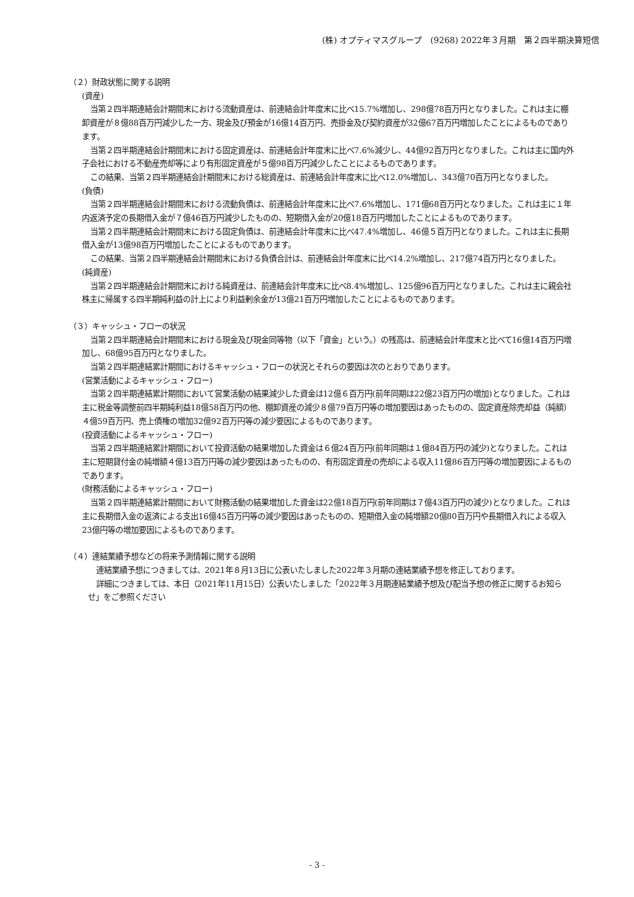(株) オプティマスグループ　(9268) 2022年３月期　第２四半期決算短信
（２）財政状態に関する説明
(資産)
当第２四半期連結会計期間末における流動資産は、前連結会計年度末に比べ15.7%増加し、298億78百万円となりました。これは主に棚卸資産が８億88百万円減少した一方、現金及び預金が16億14百万円、売掛金及び契約資産が32億67百万円増加したことによるものであります。
当第２四半期連結会計期間末における固定資産は、前連結会計年度末に比べ7.6%減少し、44億92百万円となりました。これは主に国内外子会社における不動産売却等により有形固定資産が５億98百万円減少したことによるものであります。
この結果、当第２四半期連結会計期間末における総資産は、前連結会計年度末に比べ12.0%増加し、343億70百万円となりました。
(負債)
当第２四半期連結会計期間末における流動負債は、前連結会計年度末に比べ7.6%増加し、171億68百万円となりました。これは主に１年内返済予定の長期借入金が７億46百万円減少したものの、短期借入金が20億18百万円増加したことによるものであります。
当第２四半期連結会計期間末における固定負債は、前連結会計年度末に比べ47.4%増加し、46億５百万円となりました。これは主に長期借入金が13億98百万円増加したことによるものであります。
この結果、当第２四半期連結会計期間末における負債合計は、前連結会計年度末に比べ14.2%増加し、217億74百万円となりました。
(純資産)
当第２四半期連結会計期間末における純資産は、前連結会計年度末に比べ8.4%増加し、125億96百万円となりました。これは主に親会社株主に帰属する四半期純利益の計上により利益剰余金が13億21百万円増加したことによるものであります。
（３）キャッシュ・フローの状況
当第２四半期連結会計期間末における現金及び現金同等物（以下「資金」という。）の残高は、前連結会計年度末と比べて16億14百万円増加し、68億95百万円となりました。
当第２四半期連結累計期間におけるキャッシュ・フローの状況とそれらの要因は次のとおりであります。
(営業活動によるキャッシュ・フロー)
当第２四半期連結累計期間において営業活動の結果減少した資金は12億６百万円(前年同期は22億23百万円の増加)となりました。これは主に税金等調整前四半期純利益18億58百万円の他、棚卸資産の減少８億79百万円等の増加要因はあったものの、固定資産除売却益（純額）４億59百万円、売上債権の増加32億92百万円等の減少要因によるものであります。
(投資活動によるキャッシュ・フロー)
当第２四半期連結累計期間において投資活動の結果増加した資金は６億24百万円(前年同期は１億84百万円の減少)となりました。これは主に短期貸付金の純増額４億13百万円等の減少要因はあったものの、有形固定資産の売却による収入11億86百万円等の増加要因によるものであります。
(財務活動によるキャッシュ・フロー)
当第２四半期連結累計期間において財務活動の結果増加した資金は22億18百万円(前年同期は７億43百万円の減少)となりました。これは主に長期借入金の返済による支出16億45百万円等の減少要因はあったものの、短期借入金の純増額20億80百万円や長期借入れによる収入23億円等の増加要因によるものであります。
（４）連結業績予想などの将来予測情報に関する説明
連結業績予想につきましては、2021年８月13日に公表いたしました2022年３月期の連結業績予想を修正しております。
詳細につきましては、本日（2021年11月15日）公表いたしました「2022年３月期連結業績予想及び配当予想の修正に関するお知らせ」をご参照ください
- 3 -